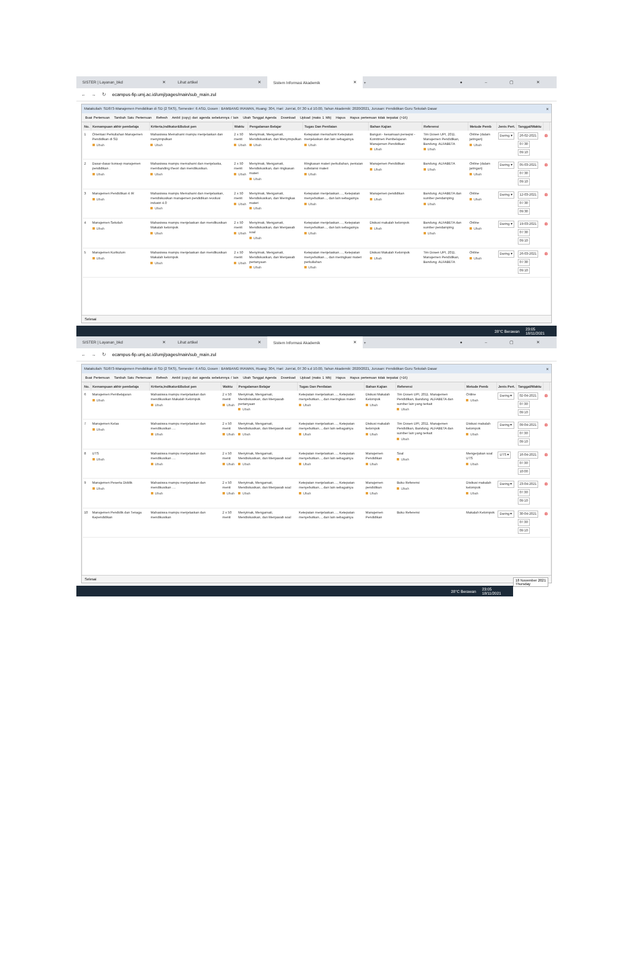SISTER | Layanan_bkd ✕ Lihat artikel ✕
Sistem Informasi Akademik ✕
+ ● – ▢ ✕
← → ↻ ecampus-fip.umj.ac.id/umj/pages/main/sub_main.zul
Matakuliah: SD873-Manajemen Pendidikan di SD (2 SKS), Semester: 6 ASD, Dosen : BAMBANG IRAWAN, Ruang: 304, Hari: Jum'at, 07.30 s.d 10.00, Tahun Akademik: 2020/2021, Jurusan: Pendidikan Guru Sekolah Dasar ✕
Buat Pertemuan Tambah Satu Pertemuan Refresh Ambil (copy) dari agenda sebelumnya / lain Ubah Tanggal Agenda Download Upload (maks 1 Mb) Hapus Hapus pertemuan tidak terpakai (>16)
| No. | Kemampuan akhir pembelaja | Kriteria,Indikator&Bobot pen | Waktu | Pengalaman Belajar | Tugas Dan Penilaian | Bahan Kajian | Referensi | Metode Pemb | Jenis Pert. | Tanggal/Waktu | |
| --- | --- | --- | --- | --- | --- | --- | --- | --- | --- | --- | --- |
| 1 | Orientasi Perkuliahan Manajemen Pendidikan di SD Ubah | Mahasiswa Memahami mampu menjelaskan dan menyimpulkan Ubah | 2 x 50 menit Ubah | Menyimak, Mengamati, Mendiskusikan, dan Menyimpulkan Ubah | Ketepatan memahami Ketepatan menjelaskan dan lain sebagainya Ubah | Bangun - kesamaan persepsi - Komitmen Pembelajaran Manajemen Pendidikan Ubah | Tim Dosen UPI, 2011. Manajemen Pendidikan, Bandung. ALFABETA Ubah | Online (dalam jaringan) Ubah | Daring ▾ | 26-02-2021 07:30 09:10 | ⊗ |
| 2 | Dasar-dasar konsep manajemen pendidikan . Ubah | Mahasiswa mampu memahami dan menjelaska, membanding theori dan mendikusikan. Ubah | 2 x 50 menit Ubah | Menyimak, Mengamati, Mendiskusikan, dan ringkasan materi Ubah | Ringkasan materi perkuliahan, peniaian substansi materi Ubah | Manajemen Pendidikan Ubah | Bandung. ALFABETA Ubah | Online (dalam jaringan) Ubah | Daring ▾ | 05-03-2021 07:30 09:10 | ⊗ |
| 3 | Manajemen Pendidikan 4 IR Ubah | Mahasiswa mampu Memahami dan menjelaskan, mendiskusikan manajemen pendidikan revolusi industri 4.0 Ubah | 2 x 50 menit Ubah | Menyimak, Mengamati, Mendiskusikan, dan Meringkas materi Ubah | Ketepatan menjelaskan...., Ketepatan menyebutkan..., dan lain sebagainya Ubah | Manajemen pendidikan Ubah | Bandung. ALFABETA dan sumber pendamping Ubah | Online Ubah | Daring ▾ | 12-03-2021 07:30 09:30 | ⊗ |
| 4 | Manajemen Sekolah Ubah | Mahasiswa mampu menjelaskan dan mendikusikan Makalah kelompok Ubah | 2 x 50 menit Ubah | Menyimak, Mengamati, Mendiskusikan, dan Menjawab soal Ubah | Ketepatan menjelaskan...., Ketepatan menyebutkan..., dan lain sebagainya Ubah | Diskusi makalah kelompok Ubah | Bandung. ALFABETA dan sumber pendamping Ubah | Online Ubah | Daring ▾ | 19-03-2021 07:30 09:10 | ⊗ |
| 5 | Manajemen Kurikulum Ubah | Mahasiswa mampu menjelaskan dan mendikusikan Makalah kelompok Ubah | 2 x 50 menit Ubah | Menyimak, Mengamati, Mendiskusikan, dan Menjawab pertanyaan Ubah | Ketepatan menjelaskan...., Ketepatan menyebutkan..., dan meringkasi materi perkuliahan Ubah | Diskusi Makalah Kelompok Ubah | Tim Dosen UPI, 2011. Manajemen Pendidikan, Bandung. ALFABETA | Online Ubah | Daring ▾ | 26-03-2021 07:30 09:10 | ⊗ |
Selesai
28°C Berawan 23:05
18/11/2021
SISTER | Layanan_bkd ✕ Lihat artikel ✕
Sistem Informasi Akademik ✕
+ ● – ▢ ✕
← → ↻ ecampus-fip.umj.ac.id/umj/pages/main/sub_main.zul
Matakuliah: SD873-Manajemen Pendidikan di SD (2 SKS), Semester: 6 ASD, Dosen : BAMBANG IRAWAN, Ruang: 304, Hari: Jum'at, 07.30 s.d 10.00, Tahun Akademik: 2020/2021, Jurusan: Pendidikan Guru Sekolah Dasar ✕
Buat Pertemuan Tambah Satu Pertemuan Refresh Ambil (copy) dari agenda sebelumnya / lain Ubah Tanggal Agenda Download Upload (maks 1 Mb) Hapus Hapus pertemuan tidak terpakai (>16)
| No. | Kemampuan akhir pembelaja | Kriteria,Indikator&Bobot pen | Waktu | Pengalaman Belajar | Tugas Dan Penilaian | Bahan Kajian | Referensi | Metode Pemb | Jenis Pert. | Tanggal/Waktu | |
| --- | --- | --- | --- | --- | --- | --- | --- | --- | --- | --- | --- |
| 6 | Manajemen Pembelajaran Ubah | Mahasiswa mampu menjelaskan dan mendikusikan Makalah Kelompok Ubah | 2 x 50 menit Ubah | Menyimak, Mengamati, Mendiskusikan, dan Menjawab pertanyaan Ubah | Ketepatan menjelaskan...., Ketepatan menyebutkan..., dan meringkas materi Ubah | Diskusi Makalah Kelompok Ubah | Tim Dosen UPI, 2011. Manajemen Pendidikan, Bandung. ALFABETA dan sumber lain yang terkait Ubah | Online Ubah | Daring ▾ | 02-04-2021 07:30 09:10 | ⊗ |
| 7 | Manajemen Kelas Ubah | Mahasiswa mampu menjelaskan dan mendikusikan .... Ubah | 2 x 50 menit Ubah | Menyimak, Mengamati, Mendiskusikan, dan Menjawab soal Ubah | Ketepatan menjelaskan...., Ketepatan menyebutkan..., dan lain sebagainya Ubah | Diskusi makalah kelompok Ubah | Tim Dosen UPI, 2011. Manajemen Pendidikan, Bandung. ALFABETA dan sumber lain yang terkait Ubah | Diskusi makalah kelompok Ubah | Daring ▾ | 09-04-2021 07:30 09:10 | ⊗ |
| 8 | UTS Ubah | Mahasiswa mampu menjelaskan dan mendikusikan .... Ubah | 2 x 50 menit Ubah | Menyimak, Mengamati, Mendiskusikan, dan Menjawab soal Ubah | Ketepatan menjelaskan...., Ketepatan menyebutkan..., dan lain sebagainya Ubah | Manajemen Pendidikan Ubah | Soal Ubah | Mengerjakan soal UTS Ubah | UTS ▾ | 16-04-2021 07:30 10:00 | ⊗ |
| 9 | Manajemen Peserta Diddik Ubah | Mahasiswa mampu menjelaskan dan mendikusikan .... Ubah | 2 x 50 menit Ubah | Menyimak, Mengamati, Mendiskusikan, dan Menjawab soal Ubah | Ketepatan menjelaskan...., Ketepatan menyebutkan..., dan lain sebagainya Ubah | Manajemen pendidikan Ubah | Buku Referensi Ubah | Disikusi makalah kelompok Ubah | Daring ▾ | 23-04-2021 07:30 09:10 | ⊗ |
| 10 | Manajemen Pendidik dan Tenaga Kependidikan | Mahasiswa mampu menjelaskan dan mendikusikan | 2 x 50 menit | Menyimak, Mengamati, Mendiskusikan, dan Menjawab soal | Ketepatan menjelaskan...., Ketepatan menyebutkan..., dan lain sebagainya | Manajemen Pendidikan | Buku Referensi | Makalah Kelompok | Daring ▾ | 30-04-2021 07:30 09:10 | ⊗ |
Selesai 18 November 2021
Thursday
28°C Berawan 23:05
18/11/2021